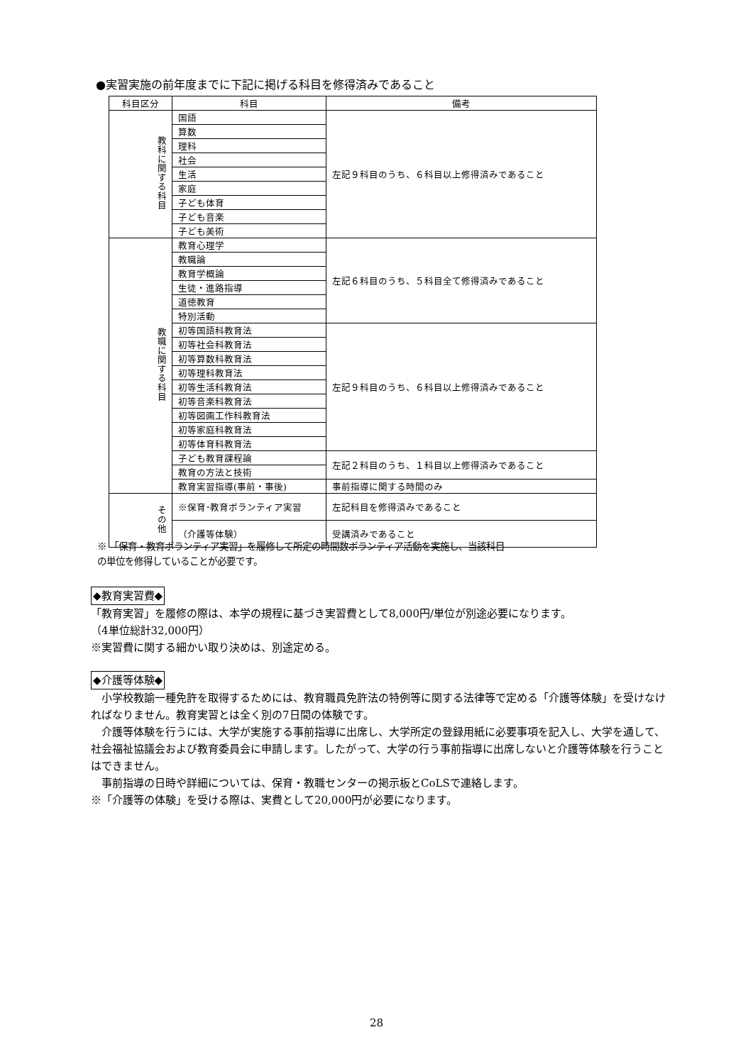●実習実施の前年度までに下記に掲げる科目を修得済みであること
| 科目区分 | 科目 | 備考 |
| --- | --- | --- |
| 教科に関する科目 | 国語 | 左記９科目のうち、６科目以上修得済みであること |
| | 算数 | |
| | 理科 | |
| | 社会 | |
| | 生活 | |
| | 家庭 | |
| | 子ども体育 | |
| | 子ども音楽 | |
| | 子ども美術 | |
| 教職に関する科目 | 教育心理学 | 左記６科目のうち、５科目全て修得済みであること |
| | 教職論 | |
| | 教育学概論 | |
| | 生徒・進路指導 | |
| | 道徳教育 | |
| | 特別活動 | |
| | 初等国語科教育法 | 左記９科目のうち、６科目以上修得済みであること |
| | 初等社会科教育法 | |
| | 初等算数科教育法 | |
| | 初等理科教育法 | |
| | 初等生活科教育法 | |
| | 初等音楽科教育法 | |
| | 初等図画工作科教育法 | |
| | 初等家庭科教育法 | |
| | 初等体育科教育法 | |
| | 子ども教育課程論 | 左記２科目のうち、１科目以上修得済みであること |
| | 教育の方法と技術 | |
| | 教育実習指導(事前・事後) | 事前指導に関する時間のみ |
| その他 | ※保育･教育ボランティア実習 | 左記科目を修得済みであること |
| | （介護等体験） | 受講済みであること |
※ 「保育・教育ボランティア実習」を履修して所定の時間数ボランティア活動を実施し、当該科目
の単位を修得していることが必要です。
◆教育実習費◆
「教育実習」を履修の際は、本学の規程に基づき実習費として8,000円/単位が別途必要になります。
（4単位総計32,000円）
※実習費に関する細かい取り決めは、別途定める。
◆介護等体験◆
　小学校教諭一種免許を取得するためには、教育職員免許法の特例等に関する法律等で定める「介護等体験」を受けなければなりません。教育実習とは全く別の7日間の体験です。
　介護等体験を行うには、大学が実施する事前指導に出席し、大学所定の登録用紙に必要事項を記入し、大学を通して、社会福祉協議会および教育委員会に申請します。したがって、大学の行う事前指導に出席しないと介護等体験を行うことはできません。
　事前指導の日時や詳細については、保育・教職センターの掲示板とCoLSで連絡します。
※「介護等の体験」を受ける際は、実費として20,000円が必要になります。
28